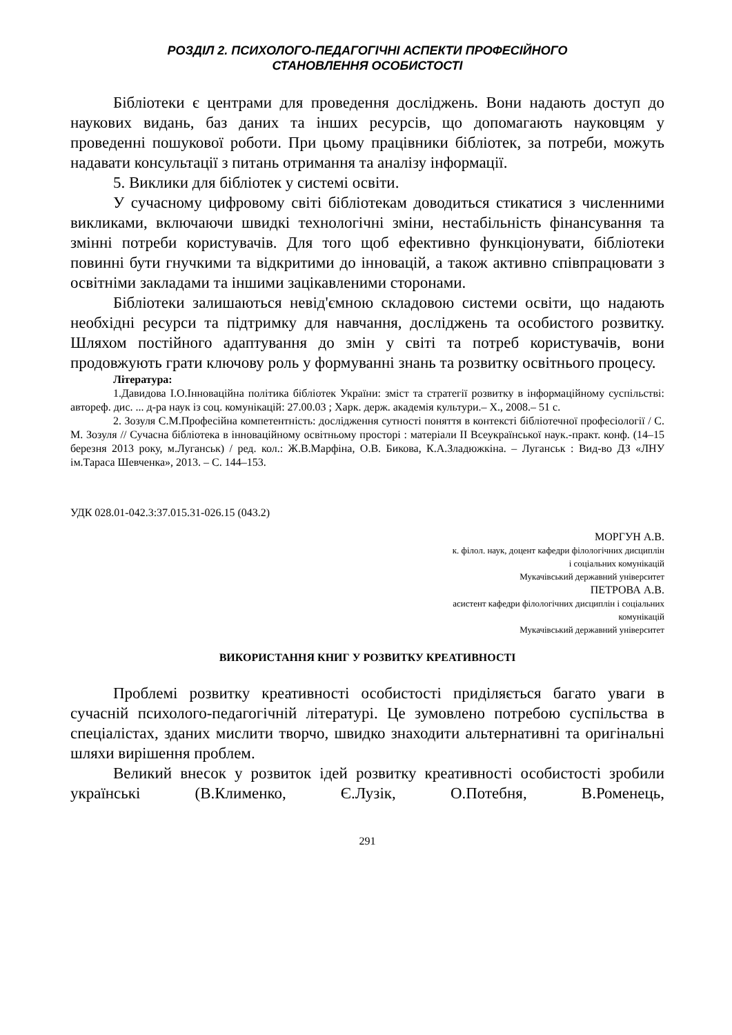РОЗДІЛ 2. ПСИХОЛОГО-ПЕДАГОГІЧНІ АСПЕКТИ ПРОФЕСІЙНОГО
СТАНОВЛЕННЯ ОСОБИСТОСТІ
Бібліотеки є центрами для проведення досліджень. Вони надають доступ до наукових видань, баз даних та інших ресурсів, що допомагають науковцям у проведенні пошукової роботи. При цьому працівники бібліотек, за потреби, можуть надавати консультації з питань отримання та аналізу інформації.
5. Виклики для бібліотек у системі освіти.
У сучасному цифровому світі бібліотекам доводиться стикатися з численними викликами, включаючи швидкі технологічні зміни, нестабільність фінансування та змінні потреби користувачів. Для того щоб ефективно функціонувати, бібліотеки повинні бути гнучкими та відкритими до інновацій, а також активно співпрацювати з освітніми закладами та іншими зацікавленими сторонами.
Бібліотеки залишаються невід'ємною складовою системи освіти, що надають необхідні ресурси та підтримку для навчання, досліджень та особистого розвитку. Шляхом постійного адаптування до змін у світі та потреб користувачів, вони продовжують грати ключову роль у формуванні знань та розвитку освітнього процесу.
Література:
1.Давидова І.О.Інноваційна політика бібліотек України: зміст та стратегії розвитку в інформаційному суспільстві: автореф. дис. ... д-ра наук із соц. комунікацій: 27.00.03 ; Харк. держ. академія культури.– Х., 2008.– 51 с.
2. Зозуля С.М.Професійна компетентність: дослідження сутності поняття в контексті бібліотечної професіології / С. М. Зозуля // Сучасна бібліотека в інноваційному освітньому просторі : матеріали ІІ Всеукраїнської наук.-практ. конф. (14–15 березня 2013 року, м.Луганськ) / ред. кол.: Ж.В.Марфіна, О.В. Бикова, К.А.Зладюжкіна. – Луганськ : Вид-во ДЗ «ЛНУ ім.Тараса Шевченка», 2013. – С. 144–153.
УДК 028.01-042.3:37.015.31-026.15 (043.2)
МОРГУН А.В.
к. філол. наук, доцент кафедри філологічних дисциплін
і соціальних комунікацій
Мукачівський державний університет
ПЕТРОВА А.В.
асистент кафедри філологічних дисциплін і соціальних
комунікацій
Мукачівський державний університет
ВИКОРИСТАННЯ КНИГ У РОЗВИТКУ КРЕАТИВНОСТІ
Проблемі розвитку креативності особистості приділяється багато уваги в сучасній психолого-педагогічній літературі. Це зумовлено потребою суспільства в спеціалістах, зданих мислити творчо, швидко знаходити альтернативні та оригінальні шляхи вирішення проблем.
Великий внесок у розвиток ідей розвитку креативності особистості зробили українські (В.Клименко, Є.Лузік, О.Потебня, В.Роменець,
291